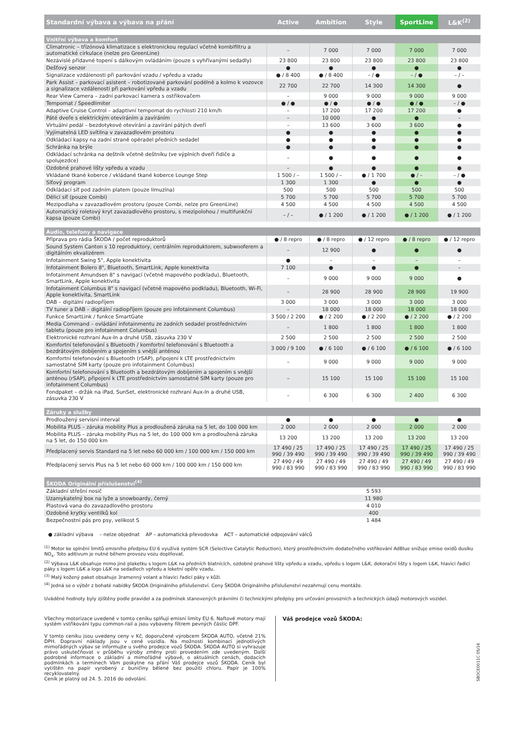| Standardní výbava a výbava na přání | Active | Ambition | Style | SportLine | L&K<sup>(2)</sup> |
| --- | --- | --- | --- | --- | --- |
| Vnitřní výbava a komfort | | | | | |
| Climatronic – třízónová klimatizace s elektronickou regulací včetně kombifiltru a automatické cirkulace (nelze pro GreenLine) | – | 7 000 | 7 000 | 7 000 | 7 000 |
| Nezávislé přídavné topení s dálkovým ovládáním (pouze s vyhřívanými sedadly) | 23 800 | 23 800 | 23 800 | 23 800 | 23 800 |
| Dešťový senzor | ● | ● | ● | ● | ● |
| Signalizace vzdálenosti při parkování vzadu / vpředu a vzadu | ● / 8 400 | ● / 8 400 | – / ● | – / ● | – / – |
| Park Assist – parkovací asistent – robotizované parkování podélně a kolmo k vozovce a signalizace vzdálenosti při parkování vpředu a vzadu | 22 700 | 22 700 | 14 300 | 14 300 | ● |
| Rear View Camera – zadní parkovací kamera s ostřikovačem | – | 9 000 | 9 000 | 9 000 | 9 000 |
| Tempomat / Speedlimiter | ● / ● | ● / ● | ● / ● | ● / ● | – / ● |
| Adaptive Cruise Control – adaptivní tempomat do rychlosti 210 km/h | – | 17 200 | 17 200 | 17 200 | ● |
| Páté dveře s elektrickým otevíráním a zavíráním | – | 10 000 | ● | ● | – |
| Virtuální pedál – bezdotykové otevírání a zavírání pátých dveří | – | 13 600 | 3 600 | 3 600 | ● |
| Vyjímatelná LED svítilna v zavazadlovém prostoru | ● | ● | ● | ● | ● |
| Odkládací kapsy na zadní straně opěradel předních sedadel | ● | ● | ● | ● | ● |
| Schránka na brýle | ● | ● | ● | ● | ● |
| Odkládací schránka na deštník včetně deštníku (ve výplních dveří řidiče a spolujezdce) | – | ● | ● | ● | ● |
| Ozdobné prahové lišty vpředu a vzadu | – | ● | ● | ● | ● |
| Vkládané tkané koberce / vkládané tkané koberce Lounge Step | 1 500 / – | 1 500 / – | ● / 1 700 | ● / – | – / ● |
| Síťový program | 1 300 | 1 300 | ● | ● | ● |
| Odkládací síť pod zadním platem (pouze limuzína) | 500 | 500 | 500 | 500 | 500 |
| Dělicí síť (pouze Combi) | 5 700 | 5 700 | 5 700 | 5 700 | 5 700 |
| Mezipodlaha v zavazadlovém prostoru (pouze Combi, nelze pro GreenLine) | 4 500 | 4 500 | 4 500 | 4 500 | 4 500 |
| Automatický roletový kryt zavazadlového prostoru, s mezipolohou / multifunkční kapsa (pouze Combi) | – / – | ● / 1 200 | ● / 1 200 | ● / 1 200 | ● / 1 200 |
| Audio, telefony a navigace | | | | | |
| Příprava pro rádia ŠKODA / počet reproduktorů | ● / 8 repro | ● / 8 repro | ● / 12 repro | ● / 8 repro | ● / 12 repro |
| Sound System Canton s 10 reproduktory, centrálním reproduktorem, subwooferem a digitálním ekvalizérem | – | 12 900 | ● | ● | ● |
| Infotainment Swing 5", Apple konektivita | ● | – | – | – | – |
| Infotainment Bolero 8", Bluetooth, SmartLink, Apple konektivita | 7 100 | ● | ● | ● | – |
| Infotainment Amundsen 8" s navigací (včetně mapového podkladu), Bluetooth, SmartLink, Apple konektivita | – | 9 000 | 9 000 | 9 000 | ● |
| Infotainment Columbus 8" s navigací (včetně mapového podkladu), Bluetooth, Wi-Fi, Apple konektivita, SmartLink | – | 28 900 | 28 900 | 28 900 | 19 900 |
| DAB – digitální radiopříjem | 3 000 | 3 000 | 3 000 | 3 000 | 3 000 |
| TV tuner a DAB – digitální radiopříjem (pouze pro infotainment Columbus) | – | 18 000 | 18 000 | 18 000 | 18 000 |
| Funkce SmartLink / funkce SmartGate | 3 500 / 2 200 | ● / 2 200 | ● / 2 200 | ● / 2 200 | ● / 2 200 |
| Media Command – ovládání infotainmentu ze zadních sedadel prostřednictvím tabletu (pouze pro infotainment Columbus) | – | 1 800 | 1 800 | 1 800 | 1 800 |
| Elektronické rozhraní Aux-In a druhé USB, zásuvka 230 V | 2 500 | 2 500 | 2 500 | 2 500 | 2 500 |
| Komfortní telefonování s Bluetooth / komfortní telefonování s Bluetooth a bezdrátovým dobíjením a spojením s vnější anténou | 3 000 / 9 100 | ● / 6 100 | ● / 6 100 | ● / 6 100 | ● / 6 100 |
| Komfortní telefonování s Bluetooth (rSAP), připojení k LTE prostřednictvím samostatné SIM karty (pouze pro infotainment Columbus) | – | 9 000 | 9 000 | 9 000 | 9 000 |
| Komfortní telefonování s Bluetooth a bezdrátovým dobíjením a spojením s vnější anténou (rSAP), připojení k LTE prostřednictvím samostatné SIM karty (pouze pro infotainment Columbus) | – | 15 100 | 15 100 | 15 100 | 15 100 |
| Fondpaket – držák na iPad, SunSet, elektronické rozhraní Aux-In a druhé USB, zásuvka 230 V | – | 6 300 | 6 300 | 2 400 | 6 300 |
| Záruky a služby | | | | | |
| Prodloužený servisní interval | ● | ● | ● | ● | ● |
| Mobilita PLUS – záruka mobility Plus a prodloužená záruka na 5 let, do 100 000 km | 2 000 | 2 000 | 2 000 | 2 000 | 2 000 |
| Mobilita PLUS – záruka mobility Plus na 5 let, do 100 000 km a prodloužená záruka na 5 let, do 150 000 km | 13 200 | 13 200 | 13 200 | 13 200 | 13 200 |
| Předplacený servis Standard na 5 let nebo 60 000 km / 100 000 km / 150 000 km | 17 490 / 25 990 / 39 490 | 17 490 / 25 990 / 39 490 | 17 490 / 25 990 / 39 490 | 17 490 / 25 990 / 39 490 | 17 490 / 25 990 / 39 490 |
| Předplacený servis Plus na 5 let nebo 60 000 km / 100 000 km / 150 000 km | 27 490 / 49 990 / 83 990 | 27 490 / 49 990 / 83 990 | 27 490 / 49 990 / 83 990 | 27 490 / 49 990 / 83 990 | 27 490 / 49 990 / 83 990 |
| ŠKODA Originální příslušenství<sup>(4)</sup> | | | | | |
| Základní střešní nosič | 5 593 | | | | |
| Uzamykatelný box na lyže a snowboardy, černý | 11 980 | | | | |
| Plastová vana do zavazadlového prostoru | 4 010 | | | | |
| Ozdobné krytky ventilků kol | 400 | | | | |
| Bezpečnostní pás pro psy, velikost S | 1 484 | | | | |
● základní výbava – nelze objednat AP – automatická převodovka ACT – automatické odpojování válců
<sup>(1)</sup> Motor ke splnění limitů emisního předpisu EU 6 využívá systém SCR (Selective Catalytic Reduction), který prostřednictvím dodatečného vstřikování AdBlue snižuje emise oxidů dusíku NO<sub>x</sub>. Toto aditivum je nutné během provozu vozu doplňovat.
<sup>(2)</sup> Výbava L&K obsahuje mimo jiné plaketku s logem L&K na předních blatnících, ozdobné prahové lišty vpředu a vzadu, vpředu s logem L&K, dekorační lišty s logem L&K, hlavici řadicí páky s logem L&K a logo L&K na sedadlech vpředu a loketní opěře vzadu.
<sup>(3)</sup> Malý kožený paket obsahuje 3ramenný volant a hlavici řadicí páky v kůži.
<sup>(4)</sup> Jedná se o výběr z bohaté nabídky ŠKODA Originálního příslušenství. Ceny ŠKODA Originálního příslušenství nezahrnují cenu montáže.
Uváděné hodnoty byly zjištěny podle pravidel a za podmínek stanovených právními či technickými předpisy pro určování provozních a technických údajů motorových vozidel.
Všechny motorizace uvedené v tomto ceníku splňují emisní limity EU 6. Naftové motory mají systém vstřikování typu common-rail a jsou vybaveny filtrem pevných částic DPF.
V tomto ceníku jsou uvedeny ceny v Kč, doporučené výrobcem ŠKODA AUTO, včetně 21% DPH. Dopravní náklady jsou v ceně vozidla. Na možnosti kombinací jednotlivých mimořádných výbav se informujte u svého prodejce vozů ŠKODA. ŠKODA AUTO si vyhrazuje právo uskutečňovat v průběhu výroby změny proti provedením zde uvedeným. Další podrobné informace o základní a mimořádné výbavě, o aktuálních cenách, dodacích podmínkách a termínech Vám poskytne na přání Váš prodejce vozů ŠKODA. Ceník byl vytištěn na papír vyrobený z buničiny bělené bez použití chloru. Papír je 100% recyklovatelný.
Ceník je platný od 24. 5. 2016 do odvolání.
Váš prodejce vozů ŠKODA:
SBOCE0011C 05/16